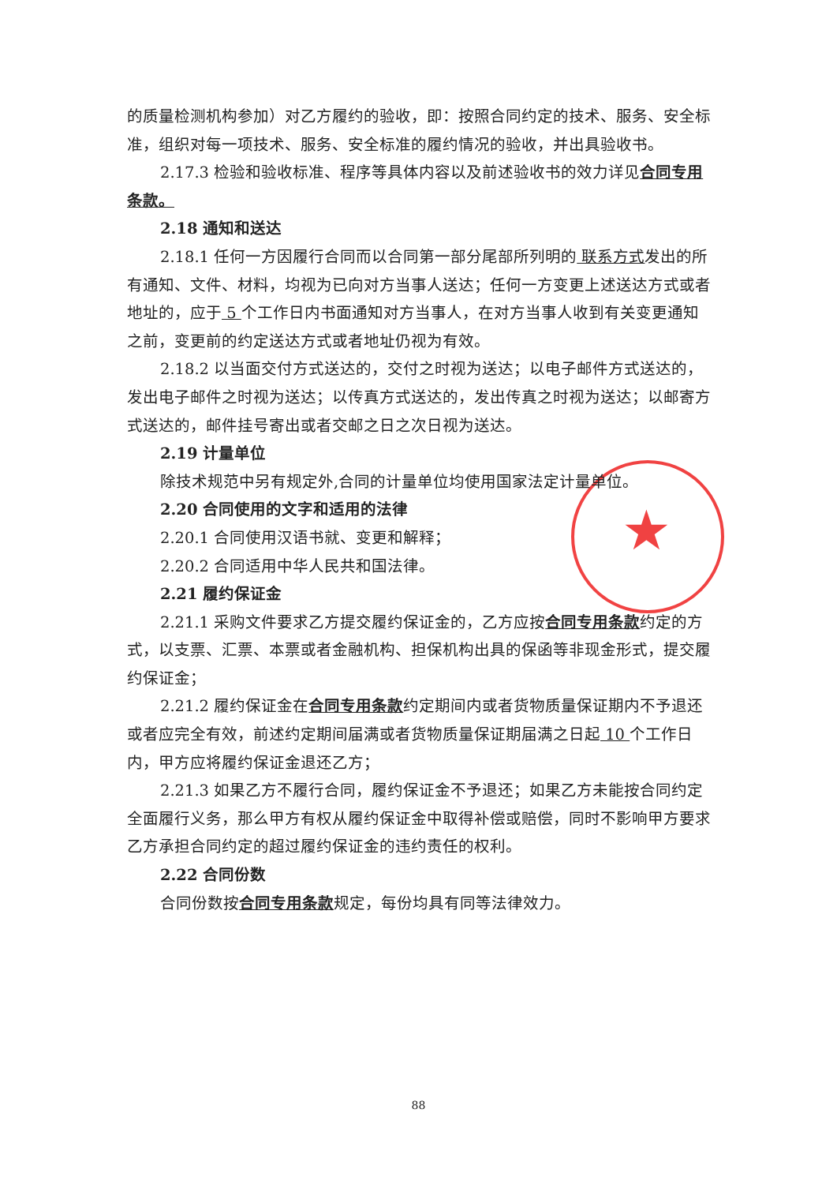★
的质量检测机构参加）对乙方履约的验收，即：按照合同约定的技术、服务、安全标准，组织对每一项技术、服务、安全标准的履约情况的验收，并出具验收书。
2.17.3 检验和验收标准、程序等具体内容以及前述验收书的效力详见合同专用条款。
2.18 通知和送达
2.18.1 任何一方因履行合同而以合同第一部分尾部所列明的 联系方式发出的所有通知、文件、材料，均视为已向对方当事人送达；任何一方变更上述送达方式或者地址的，应于 5 个工作日内书面通知对方当事人，在对方当事人收到有关变更通知之前，变更前的约定送达方式或者地址仍视为有效。
2.18.2 以当面交付方式送达的，交付之时视为送达；以电子邮件方式送达的，发出电子邮件之时视为送达；以传真方式送达的，发出传真之时视为送达；以邮寄方式送达的，邮件挂号寄出或者交邮之日之次日视为送达。
2.19 计量单位
除技术规范中另有规定外,合同的计量单位均使用国家法定计量单位。
2.20 合同使用的文字和适用的法律
2.20.1 合同使用汉语书就、变更和解释；
2.20.2 合同适用中华人民共和国法律。
2.21 履约保证金
2.21.1 采购文件要求乙方提交履约保证金的，乙方应按合同专用条款约定的方式，以支票、汇票、本票或者金融机构、担保机构出具的保函等非现金形式，提交履约保证金；
2.21.2 履约保证金在合同专用条款约定期间内或者货物质量保证期内不予退还或者应完全有效，前述约定期间届满或者货物质量保证期届满之日起 10 个工作日内，甲方应将履约保证金退还乙方；
2.21.3 如果乙方不履行合同，履约保证金不予退还；如果乙方未能按合同约定全面履行义务，那么甲方有权从履约保证金中取得补偿或赔偿，同时不影响甲方要求乙方承担合同约定的超过履约保证金的违约责任的权利。
2.22 合同份数
合同份数按合同专用条款规定，每份均具有同等法律效力。
88